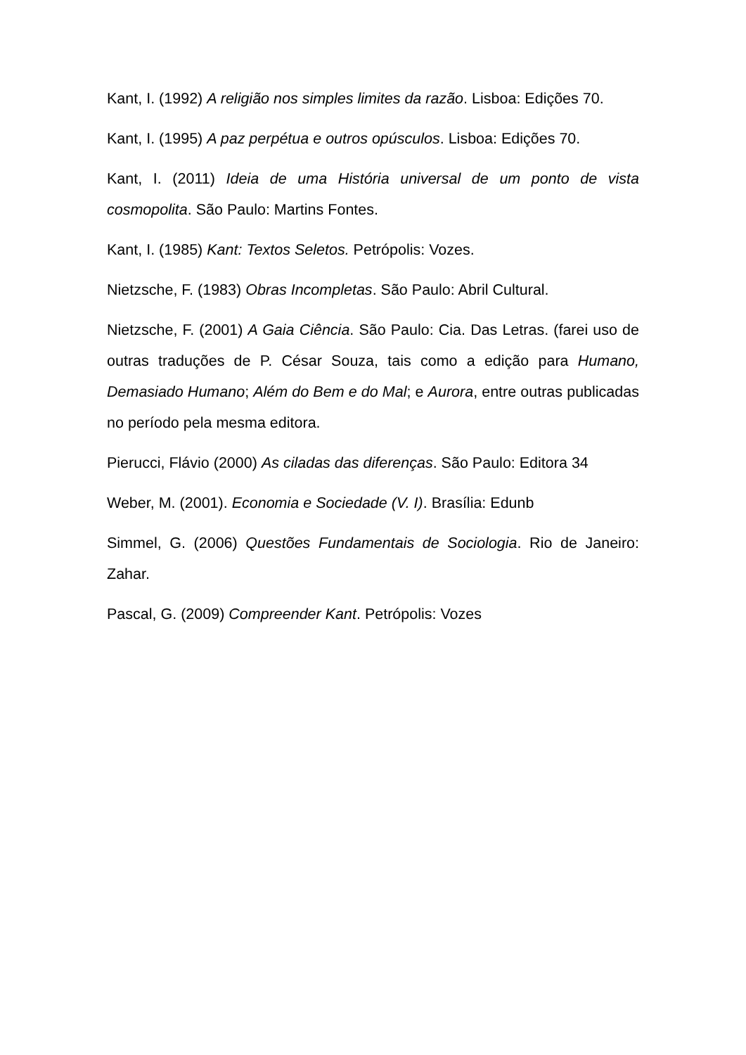Kant, I. (1992) A religião nos simples limites da razão. Lisboa: Edições 70.
Kant, I. (1995) A paz perpétua e outros opúsculos. Lisboa: Edições 70.
Kant, I. (2011) Ideia de uma História universal de um ponto de vista cosmopolita. São Paulo: Martins Fontes.
Kant, I. (1985) Kant: Textos Seletos. Petrópolis: Vozes.
Nietzsche, F. (1983) Obras Incompletas. São Paulo: Abril Cultural.
Nietzsche, F. (2001) A Gaia Ciência. São Paulo: Cia. Das Letras. (farei uso de outras traduções de P. César Souza, tais como a edição para Humano, Demasiado Humano; Além do Bem e do Mal; e Aurora, entre outras publicadas no período pela mesma editora.
Pierucci, Flávio (2000) As ciladas das diferenças. São Paulo: Editora 34
Weber, M. (2001). Economia e Sociedade (V. I). Brasília: Edunb
Simmel, G. (2006) Questões Fundamentais de Sociologia. Rio de Janeiro: Zahar.
Pascal, G. (2009) Compreender Kant. Petrópolis: Vozes